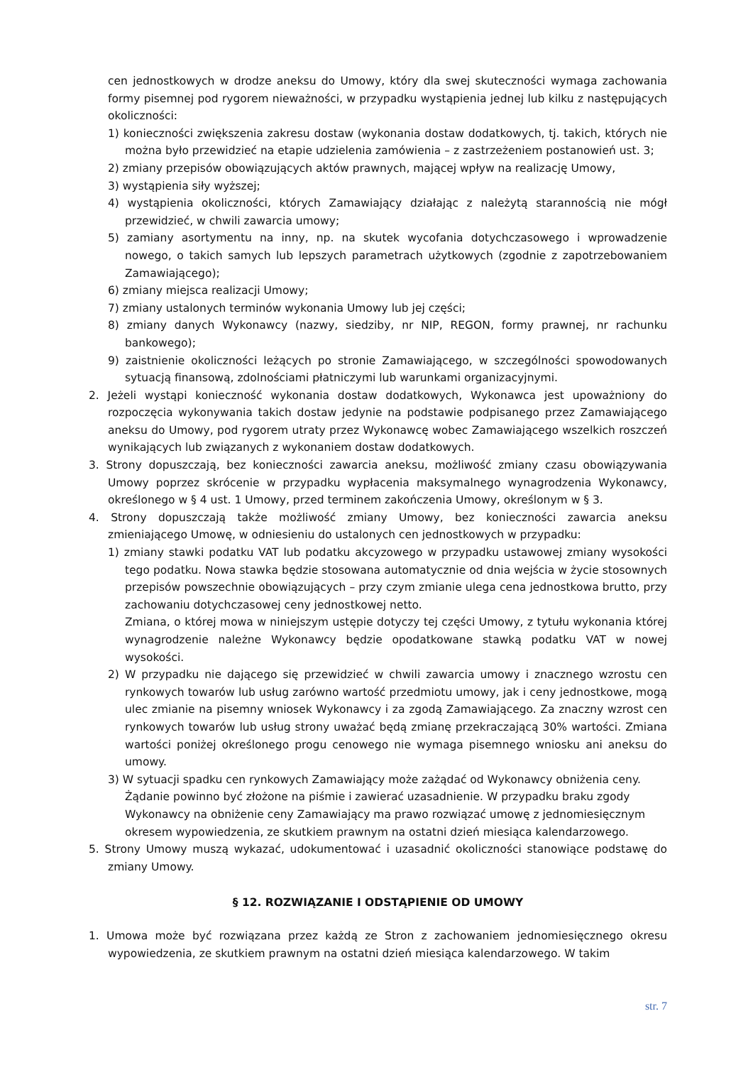cen jednostkowych w drodze aneksu do Umowy, który dla swej skuteczności wymaga zachowania formy pisemnej pod rygorem nieważności, w przypadku wystąpienia jednej lub kilku z następujących okoliczności:
1) konieczności zwiększenia zakresu dostaw (wykonania dostaw dodatkowych, tj. takich, których nie można było przewidzieć na etapie udzielenia zamówienia – z zastrzeżeniem postanowień ust. 3;
2) zmiany przepisów obowiązujących aktów prawnych, mającej wpływ na realizację Umowy,
3) wystąpienia siły wyższej;
4) wystąpienia okoliczności, których Zamawiający działając z należytą starannością nie mógł przewidzieć, w chwili zawarcia umowy;
5) zamiany asortymentu na inny, np. na skutek wycofania dotychczasowego i wprowadzenie nowego, o takich samych lub lepszych parametrach użytkowych (zgodnie z zapotrzebowaniem Zamawiającego);
6) zmiany miejsca realizacji Umowy;
7) zmiany ustalonych terminów wykonania Umowy lub jej części;
8) zmiany danych Wykonawcy (nazwy, siedziby, nr NIP, REGON, formy prawnej, nr rachunku bankowego);
9) zaistnienie okoliczności leżących po stronie Zamawiającego, w szczególności spowodowanych sytuacją finansową, zdolnościami płatniczymi lub warunkami organizacyjnymi.
2. Jeżeli wystąpi konieczność wykonania dostaw dodatkowych, Wykonawca jest upoważniony do rozpoczęcia wykonywania takich dostaw jedynie na podstawie podpisanego przez Zamawiającego aneksu do Umowy, pod rygorem utraty przez Wykonawcę wobec Zamawiającego wszelkich roszczeń wynikających lub związanych z wykonaniem dostaw dodatkowych.
3. Strony dopuszczają, bez konieczności zawarcia aneksu, możliwość zmiany czasu obowiązywania Umowy poprzez skrócenie w przypadku wypłacenia maksymalnego wynagrodzenia Wykonawcy, określonego w § 4 ust. 1 Umowy, przed terminem zakończenia Umowy, określonym w § 3.
4. Strony dopuszczają także możliwość zmiany Umowy, bez konieczności zawarcia aneksu zmieniającego Umowę, w odniesieniu do ustalonych cen jednostkowych w przypadku:
1) zmiany stawki podatku VAT lub podatku akcyzowego w przypadku ustawowej zmiany wysokości tego podatku. Nowa stawka będzie stosowana automatycznie od dnia wejścia w życie stosownych przepisów powszechnie obowiązujących – przy czym zmianie ulega cena jednostkowa brutto, przy zachowaniu dotychczasowej ceny jednostkowej netto.
Zmiana, o której mowa w niniejszym ustępie dotyczy tej części Umowy, z tytułu wykonania której wynagrodzenie należne Wykonawcy będzie opodatkowane stawką podatku VAT w nowej wysokości.
2) W przypadku nie dającego się przewidzieć w chwili zawarcia umowy i znacznego wzrostu cen rynkowych towarów lub usług zarówno wartość przedmiotu umowy, jak i ceny jednostkowe, mogą ulec zmianie na pisemny wniosek Wykonawcy i za zgodą Zamawiającego. Za znaczny wzrost cen rynkowych towarów lub usług strony uważać będą zmianę przekraczającą 30% wartości. Zmiana wartości poniżej określonego progu cenowego nie wymaga pisemnego wniosku ani aneksu do umowy.
3) W sytuacji spadku cen rynkowych Zamawiający może zażądać od Wykonawcy obniżenia ceny. Żądanie powinno być złożone na piśmie i zawierać uzasadnienie. W przypadku braku zgody Wykonawcy na obniżenie ceny Zamawiający ma prawo rozwiązać umowę z jednomiesięcznym okresem wypowiedzenia, ze skutkiem prawnym na ostatni dzień miesiąca kalendarzowego.
5. Strony Umowy muszą wykazać, udokumentować i uzasadnić okoliczności stanowiące podstawę do zmiany Umowy.
§ 12. ROZWIĄZANIE I ODSTĄPIENIE OD UMOWY
1. Umowa może być rozwiązana przez każdą ze Stron z zachowaniem jednomiesięcznego okresu wypowiedzenia, ze skutkiem prawnym na ostatni dzień miesiąca kalendarzowego. W takim
str. 7